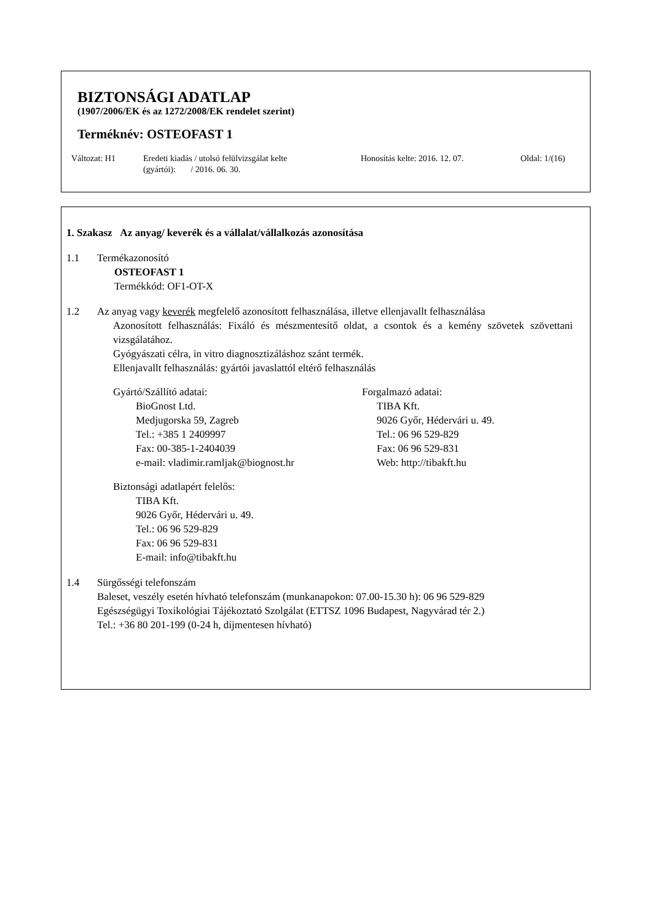BIZTONSÁGI ADATLAP
(1907/2006/EK és az 1272/2008/EK rendelet szerint)
Terméknév: OSTEOFAST 1
Változat: H1 Eredeti kiadás / utolsó felülvizsgálat kelte
(gyártói): / 2016. 06. 30.
Honosítás kelte: 2016. 12. 07. Oldal: 1/(16)
1. Szakasz Az anyag/ keverék és a vállalat/vállalkozás azonosítása
1.1 Termékazonosító
OSTEOFAST 1
Termékkód: OF1-OT-X
1.2 Az anyag vagy keverék megfelelő azonosított felhasználása, illetve ellenjavallt felhasználása
Azonosított felhasználás: Fixáló és mészmentesítő oldat, a csontok és a kemény szövetek szövettani vizsgálatához.
Gyógyászati célra, in vitro diagnosztizáláshoz szánt termék.
Ellenjavallt felhasználás: gyártói javaslattól eltérő felhasználás
Gyártó/Szállító adatai:
BioGnost Ltd.
Medjugorska 59, Zagreb
Tel.: +385 1 2409997
Fax: 00-385-1-2404039
e-mail: vladimir.ramljak@biognost.hr
Forgalmazó adatai:
TIBA Kft.
9026 Győr, Hédervári u. 49.
Tel.: 06 96 529-829
Fax: 06 96 529-831
Web: http://tibakft.hu
Biztonsági adatlapért felelős:
TIBA Kft.
9026 Győr, Hédervári u. 49.
Tel.: 06 96 529-829
Fax: 06 96 529-831
E-mail: info@tibakft.hu
1.4 Sürgősségi telefonszám
Baleset, veszély esetén hívható telefonszám (munkanapokon: 07.00-15.30 h): 06 96 529-829
Egészségügyi Toxikológiai Tájékoztató Szolgálat (ETTSZ 1096 Budapest, Nagyvárad tér 2.)
Tel.: +36 80 201-199 (0-24 h, díjmentesen hívható)